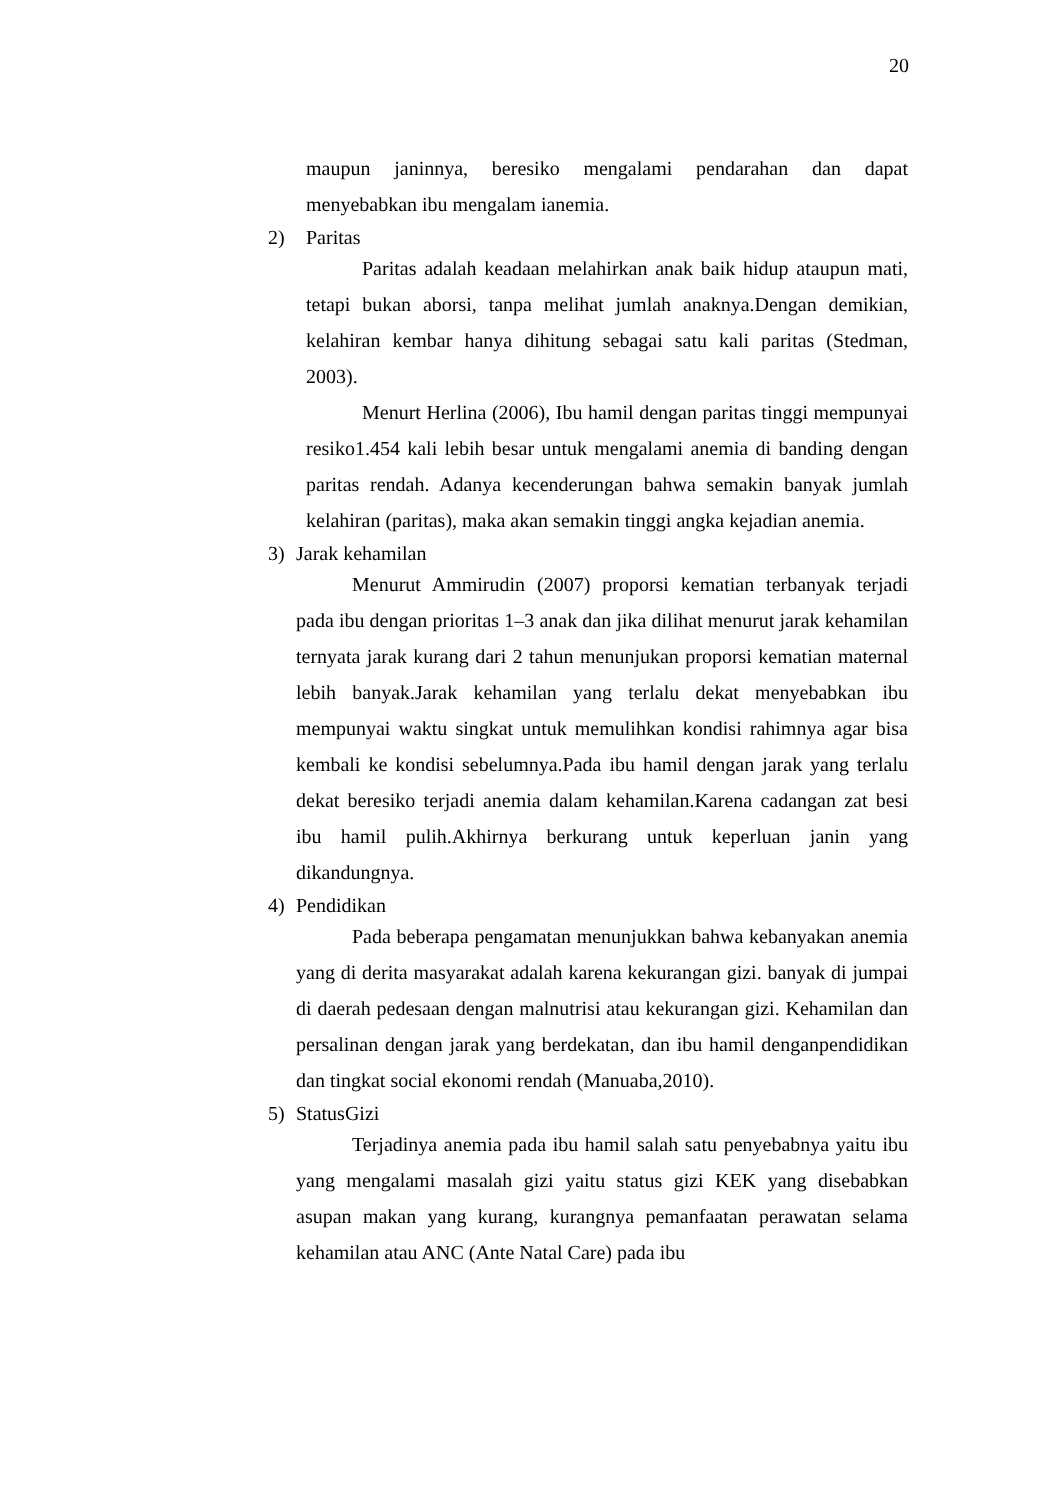20
maupun janinnya, beresiko mengalami pendarahan dan dapat menyebabkan ibu mengalam ianemia.
2) Paritas
Paritas adalah keadaan melahirkan anak baik hidup ataupun mati, tetapi bukan aborsi, tanpa melihat jumlah anaknya.Dengan demikian, kelahiran kembar hanya dihitung sebagai satu kali paritas (Stedman, 2003).
Menurt Herlina (2006), Ibu hamil dengan paritas tinggi mempunyai resiko1.454 kali lebih besar untuk mengalami anemia di banding dengan paritas rendah. Adanya kecenderungan bahwa semakin banyak jumlah kelahiran (paritas), maka akan semakin tinggi angka kejadian anemia.
3) Jarak kehamilan
Menurut Ammirudin (2007) proporsi kematian terbanyak terjadi pada ibu dengan prioritas 1–3 anak dan jika dilihat menurut jarak kehamilan ternyata jarak kurang dari 2 tahun menunjukan proporsi kematian maternal lebih banyak.Jarak kehamilan yang terlalu dekat menyebabkan ibu mempunyai waktu singkat untuk memulihkan kondisi rahimnya agar bisa kembali ke kondisi sebelumnya.Pada ibu hamil dengan jarak yang terlalu dekat beresiko terjadi anemia dalam kehamilan.Karena cadangan zat besi ibu hamil pulih.Akhirnya berkurang untuk keperluan janin yang dikandungnya.
4) Pendidikan
Pada beberapa pengamatan menunjukkan bahwa kebanyakan anemia yang di derita masyarakat adalah karena kekurangan gizi. banyak di jumpai di daerah pedesaan dengan malnutrisi atau kekurangan gizi. Kehamilan dan persalinan dengan jarak yang berdekatan, dan ibu hamil denganpendidikan dan tingkat social ekonomi rendah (Manuaba,2010).
5) StatusGizi
Terjadinya anemia pada ibu hamil salah satu penyebabnya yaitu ibu yang mengalami masalah gizi yaitu status gizi KEK yang disebabkan asupan makan yang kurang, kurangnya pemanfaatan perawatan selama kehamilan atau ANC (Ante Natal Care) pada ibu